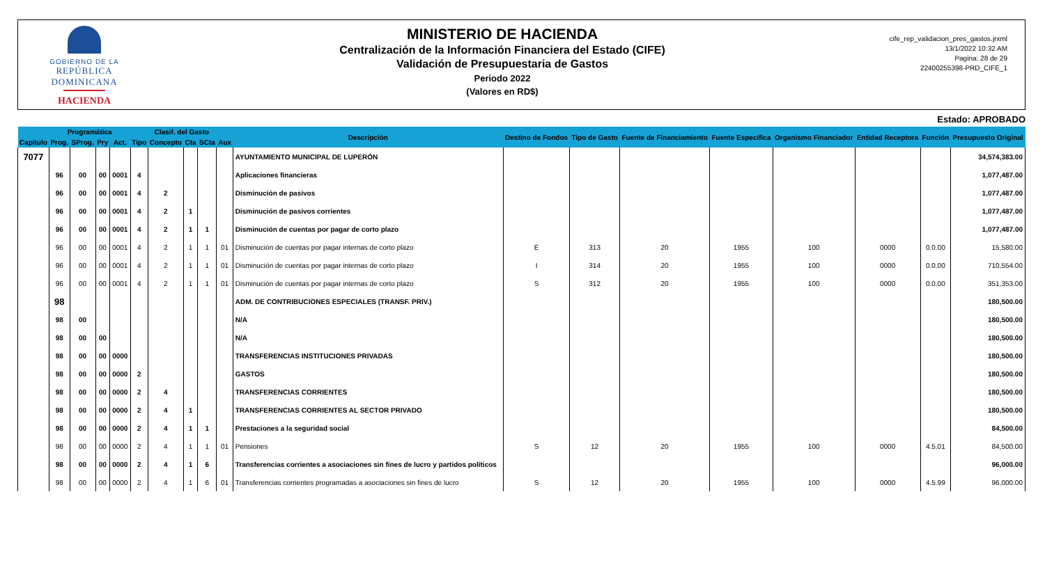GOBIERNO DE LA
REPÚBLICA
DOMINICANA
HACIENDA
MINISTERIO DE HACIENDA
Centralización de la Información Financiera del Estado (CIFE)
Validación de Presupuestaria de Gastos
Periodo 2022
(Valores en RD$)
cife_rep_validacion_pres_gastos.jrxml
13/1/2022 10:32 AM
Pagina: 28 de 29
22400255398-PRD_CIFE_1
Estado: APROBADO
| Capitulo | Programática | | | | Clasif. del Gasto | | | | | Descripción | Destino de Fondos | Tipo de Gasto | Fuente de Financiamiento | Fuente Especifica | Organismo Financiador | Entidad Receptora | Función | Presupuesto Original |
| --- | --- | --- | --- | --- | --- | --- | --- | --- | --- | --- | --- | --- | --- | --- | --- | --- | --- | --- |
| | Prog. | SProg. | Pry | Act. | Tipo | Concepto | Cta | SCta | Aux | | | | | | | | | |
| 7077 | | | | | | | | | | AYUNTAMIENTO MUNICIPAL DE LUPERÓN | | | | | | | | 34,574,383.00 |
| | 96 | 00 | 00 | 0001 | 4 | | | | | Aplicaciones financieras | | | | | | | | 1,077,487.00 |
| | 96 | 00 | 00 | 0001 | 4 | 2 | | | | Disminución de pasivos | | | | | | | | 1,077,487.00 |
| | 96 | 00 | 00 | 0001 | 4 | 2 | 1 | | | Disminución de pasivos corrientes | | | | | | | | 1,077,487.00 |
| | 96 | 00 | 00 | 0001 | 4 | 2 | 1 | 1 | | Disminución de cuentas por pagar de corto plazo | | | | | | | | 1,077,487.00 |
| | 96 | 00 | 00 | 0001 | 4 | 2 | 1 | 1 | 01 | Disminución de cuentas por pagar internas de corto plazo | E | 313 | 20 | 1955 | 100 | 0000 | 0.0.00 | 15,580.00 |
| | 96 | 00 | 00 | 0001 | 4 | 2 | 1 | 1 | 01 | Disminución de cuentas por pagar internas de corto plazo | I | 314 | 20 | 1955 | 100 | 0000 | 0.0.00 | 710,554.00 |
| | 96 | 00 | 00 | 0001 | 4 | 2 | 1 | 1 | 01 | Disminución de cuentas por pagar internas de corto plazo | S | 312 | 20 | 1955 | 100 | 0000 | 0.0.00 | 351,353.00 |
| | 98 | | | | | | | | | ADM. DE CONTRIBUCIONES ESPECIALES (TRANSF. PRIV.) | | | | | | | | 180,500.00 |
| | 98 | 00 | | | | | | | | N/A | | | | | | | | 180,500.00 |
| | 98 | 00 | 00 | | | | | | | N/A | | | | | | | | 180,500.00 |
| | 98 | 00 | 00 | 0000 | | | | | | TRANSFERENCIAS INSTITUCIONES PRIVADAS | | | | | | | | 180,500.00 |
| | 98 | 00 | 00 | 0000 | 2 | | | | | GASTOS | | | | | | | | 180,500.00 |
| | 98 | 00 | 00 | 0000 | 2 | 4 | | | | TRANSFERENCIAS CORRIENTES | | | | | | | | 180,500.00 |
| | 98 | 00 | 00 | 0000 | 2 | 4 | 1 | | | TRANSFERENCIAS CORRIENTES AL SECTOR PRIVADO | | | | | | | | 180,500.00 |
| | 98 | 00 | 00 | 0000 | 2 | 4 | 1 | 1 | | Prestaciones a la seguridad social | | | | | | | | 84,500.00 |
| | 98 | 00 | 00 | 0000 | 2 | 4 | 1 | 1 | 01 | Pensiones | S | 12 | 20 | 1955 | 100 | 0000 | 4.5.01 | 84,500.00 |
| | 98 | 00 | 00 | 0000 | 2 | 4 | 1 | 6 | | Transferencias corrientes a asociaciones sin fines de lucro y partidos políticos | | | | | | | | 96,000.00 |
| | 98 | 00 | 00 | 0000 | 2 | 4 | 1 | 6 | 01 | Transferencias corrientes programadas a asociaciones sin fines de lucro | S | 12 | 20 | 1955 | 100 | 0000 | 4.5.99 | 96,000.00 |